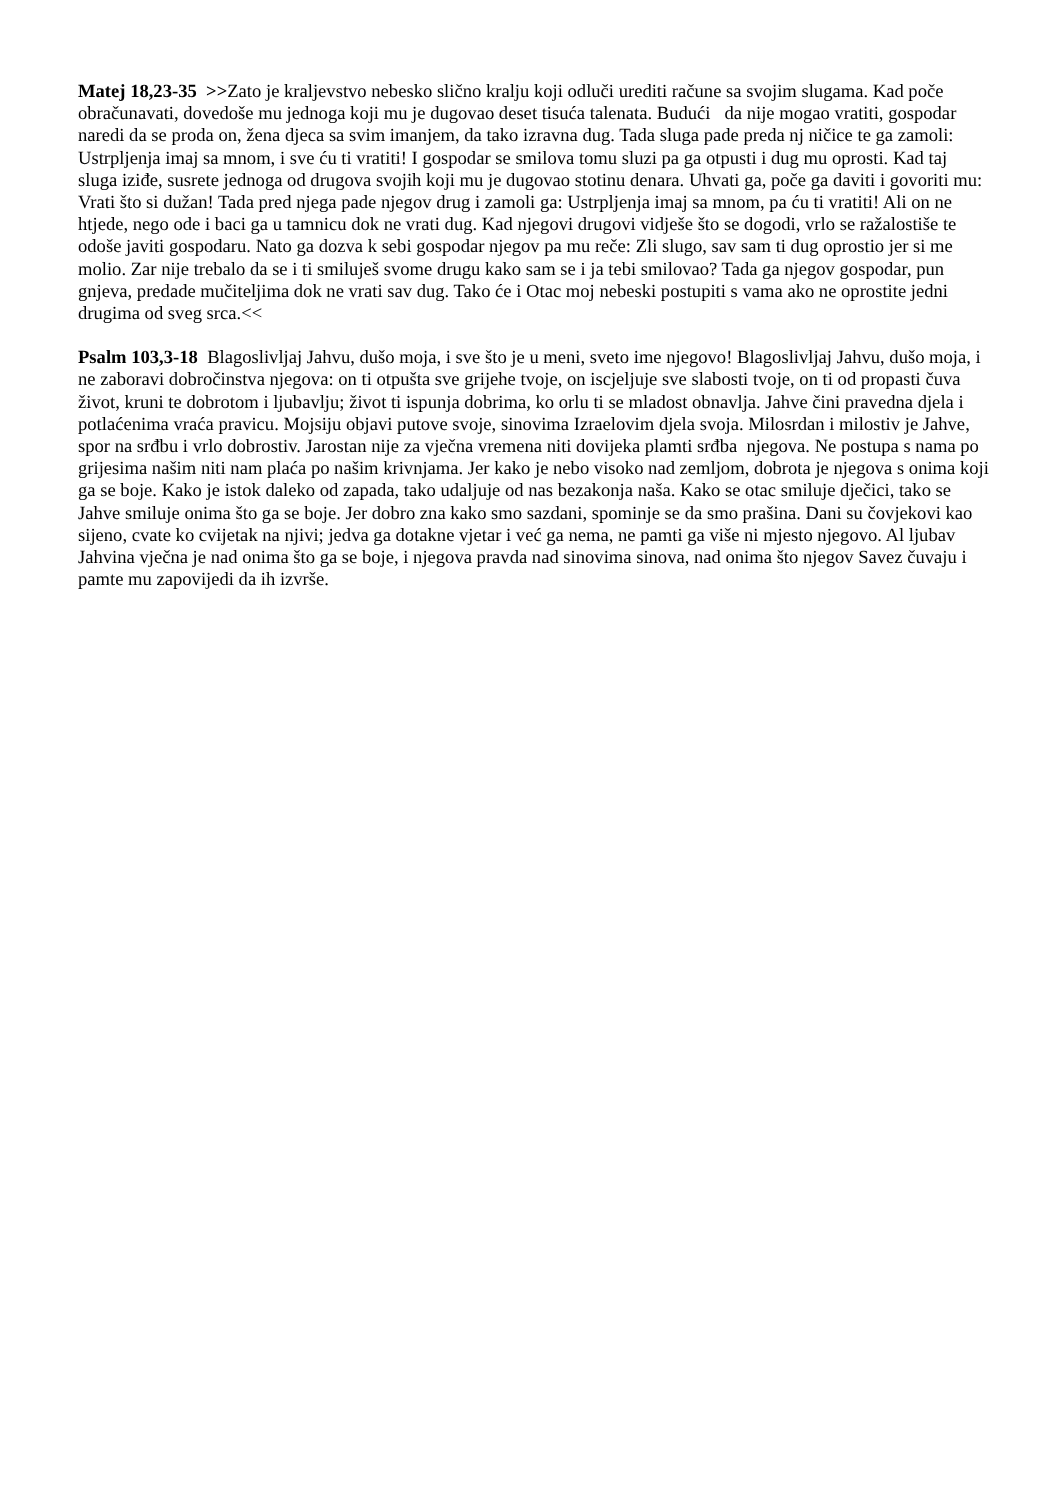Matej 18,23-35 >>Zato je kraljevstvo nebesko slično kralju koji odluči urediti račune sa svojim slugama. Kad poče obračunavati, dovedoše mu jednoga koji mu je dugovao deset tisuća talenata. Budući da nije mogao vratiti, gospodar naredi da se proda on, žena djeca sa svim imanjem, da tako izravna dug. Tada sluga pade preda nj ničice te ga zamoli: Ustrpljenja imaj sa mnom, i sve ću ti vratiti! I gospodar se smilova tomu sluzi pa ga otpusti i dug mu oprosti. Kad taj sluga iziđe, susrete jednoga od drugova svojih koji mu je dugovao stotinu denara. Uhvati ga, poče ga daviti i govoriti mu: Vrati što si dužan! Tada pred njega pade njegov drug i zamoli ga: Ustrpljenja imaj sa mnom, pa ću ti vratiti! Ali on ne htjede, nego ode i baci ga u tamnicu dok ne vrati dug. Kad njegovi drugovi vidješe što se dogodi, vrlo se ražalostiše te odoše javiti gospodaru. Nato ga dozva k sebi gospodar njegov pa mu reče: Zli slugo, sav sam ti dug oprostio jer si me molio. Zar nije trebalo da se i ti smiluješ svome drugu kako sam se i ja tebi smilovao? Tada ga njegov gospodar, pun gnjeva, predade mučiteljima dok ne vrati sav dug. Tako će i Otac moj nebeski postupiti s vama ako ne oprostite jedni drugima od sveg srca.<<
Psalm 103,3-18 Blagoslivljaj Jahvu, dušo moja, i sve što je u meni, sveto ime njegovo! Blagoslivljaj Jahvu, dušo moja, i ne zaboravi dobročinstva njegova: on ti otpušta sve grijehe tvoje, on iscjeljuje sve slabosti tvoje, on ti od propasti čuva život, kruni te dobrotom i ljubavlju; život ti ispunja dobrima, ko orlu ti se mladost obnavlja. Jahve čini pravedna djela i potlaćenima vraća pravicu. Mojsiju objavi putove svoje, sinovima Izraelovim djela svoja. Milosrdan i milostiv je Jahve, spor na srđbu i vrlo dobrostiv. Jarostan nije za vječna vremena niti dovijeka plamti srđba njegova. Ne postupa s nama po grijesima našim niti nam plaća po našim krivnjama. Jer kako je nebo visoko nad zemljom, dobrota je njegova s onima koji ga se boje. Kako je istok daleko od zapada, tako udaljuje od nas bezakonja naša. Kako se otac smiluje dječici, tako se Jahve smiluje onima što ga se boje. Jer dobro zna kako smo sazdani, spominje se da smo prašina. Dani su čovjekovi kao sijeno, cvate ko cvijetak na njivi; jedva ga dotakne vjetar i već ga nema, ne pamti ga više ni mjesto njegovo. Al ljubav Jahvina vječna je nad onima što ga se boje, i njegova pravda nad sinovima sinova, nad onima što njegov Savez čuvaju i pamte mu zapovijedi da ih izvrše.